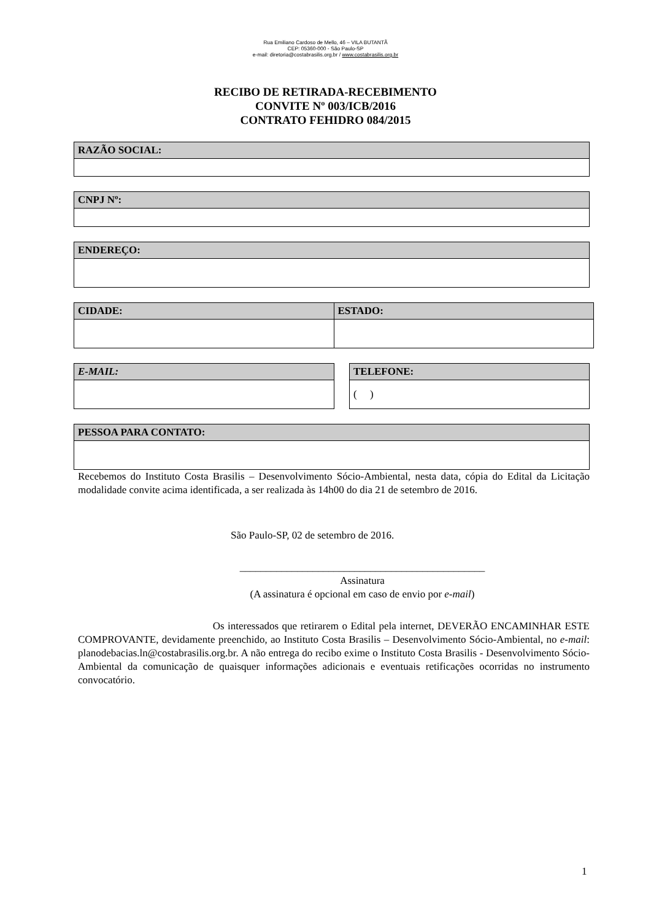Rua Emiliano Cardoso de Mello, 46 – VILA BUTANTÃ
CEP: 05360-000 - São Paulo-SP
e-mail: diretoria@costabrasilis.org.br / www.costabrasilis.org.br
RECIBO DE RETIRADA-RECEBIMENTO
CONVITE Nº 003/ICB/2016
CONTRATO FEHIDRO 084/2015
| RAZÃO SOCIAL: |
| --- |
| CNPJ Nº: |
| --- |
| ENDEREÇO: |
| --- |
| CIDADE: | ESTADO: |
| --- | --- |
| E-MAIL: |
| --- |
| TELEFONE: |
| --- |
| ( ) |
| PESSOA PARA CONTATO: |
| --- |
Recebemos do Instituto Costa Brasilis – Desenvolvimento Sócio-Ambiental, nesta data, cópia do Edital da Licitação modalidade convite acima identificada, a ser realizada às 14h00 do dia 21 de setembro de 2016.
São Paulo-SP, 02 de setembro de 2016.
_______________________________________________
Assinatura
(A assinatura é opcional em caso de envio por e-mail)
Os interessados que retirarem o Edital pela internet, DEVERÃO ENCAMINHAR ESTE COMPROVANTE, devidamente preenchido, ao Instituto Costa Brasilis – Desenvolvimento Sócio-Ambiental, no e-mail: planodebacias.ln@costabrasilis.org.br. A não entrega do recibo exime o Instituto Costa Brasilis - Desenvolvimento Sócio-Ambiental da comunicação de quaisquer informações adicionais e eventuais retificações ocorridas no instrumento convocatório.
1